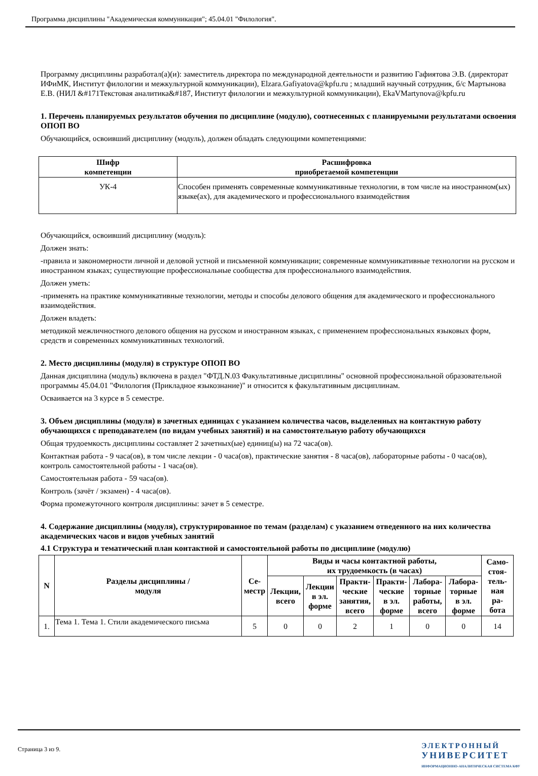Программа дисциплины "Академическая коммуникация"; 45.04.01 "Филология".
Программу дисциплины разработал(а)(и): заместитель директора по международной деятельности и развитию Гафиятова Э.В. (директорат ИФиМК, Институт филологии и межкультурной коммуникации), Elzara.Gafiyatova@kpfu.ru ; младший научный сотрудник, б/с Мартынова Е.В. (НИЛ &#171Текстовая аналитика&#187, Институт филологии и межкультурной коммуникации), EkaVMartynova@kpfu.ru
1. Перечень планируемых результатов обучения по дисциплине (модулю), соотнесенных с планируемыми результатами освоения ОПОП ВО
Обучающийся, освоивший дисциплину (модуль), должен обладать следующими компетенциями:
| Шифр компетенции | Расшифровка приобретаемой компетенции |
| --- | --- |
| УК-4 | Способен применять современные коммуникативные технологии, в том числе на иностранном(ых) языке(ах), для академического и профессионального взаимодействия |
Обучающийся, освоивший дисциплину (модуль):
Должен знать:
-правила и закономерности личной и деловой устной и письменной коммуникации; современные коммуникативные технологии на русском и иностранном языках; существующие профессиональные сообщества для профессионального взаимодействия.
Должен уметь:
-применять на практике коммуникативные технологии, методы и способы делового общения для академического и профессионального взаимодействия.
Должен владеть:
методикой межличностного делового общения на русском и иностранном языках, с применением профессиональных языковых форм, средств и современных коммуникативных технологий.
2. Место дисциплины (модуля) в структуре ОПОП ВО
Данная дисциплина (модуль) включена в раздел "ФТД.N.03 Факультативные дисциплины" основной профессиональной образовательной программы 45.04.01 "Филология (Прикладное языкознание)" и относится к факультативным дисциплинам.
Осваивается на 3 курсе в 5 семестре.
3. Объем дисциплины (модуля) в зачетных единицах с указанием количества часов, выделенных на контактную работу обучающихся с преподавателем (по видам учебных занятий) и на самостоятельную работу обучающихся
Общая трудоемкость дисциплины составляет 2 зачетных(ые) единиц(ы) на 72 часа(ов).
Контактная работа - 9 часа(ов), в том числе лекции - 0 часа(ов), практические занятия - 8 часа(ов), лабораторные работы - 0 часа(ов), контроль самостоятельной работы - 1 часа(ов).
Самостоятельная работа - 59 часа(ов).
Контроль (зачёт / экзамен) - 4 часа(ов).
Форма промежуточного контроля дисциплины: зачет в 5 семестре.
4. Содержание дисциплины (модуля), структурированное по темам (разделам) с указанием отведенного на них количества академических часов и видов учебных занятий
4.1 Структура и тематический план контактной и самостоятельной работы по дисциплине (модулю)
| N | Разделы дисциплины / модуля | Се- местр | Виды и часы контактной работы, их трудоемкость (в часах) | | | | | | Само- стоя- тель- ная ра- бота |
| --- | --- | --- | --- | --- | --- | --- | --- | --- | --- |
| | | | Лекции, всего | Лекции в эл. форме | Практи- ческие занятия, всего | Практи- ческие в эл. форме | Лабора- торные работы, всего | Лабора- торные в эл. форме | |
| 1. | Тема 1. Тема 1. Стили академического письма | 5 | 0 | 0 | 2 | 1 | 0 | 0 | 14 |
Страница 3 из 9.
ЭЛЕКТРОННЫЙ
УНИВЕРСИТЕТ
ИНФОРМАЦИОННО-АНАЛИТИЧЕСКАЯ СИСТЕМА КФУ